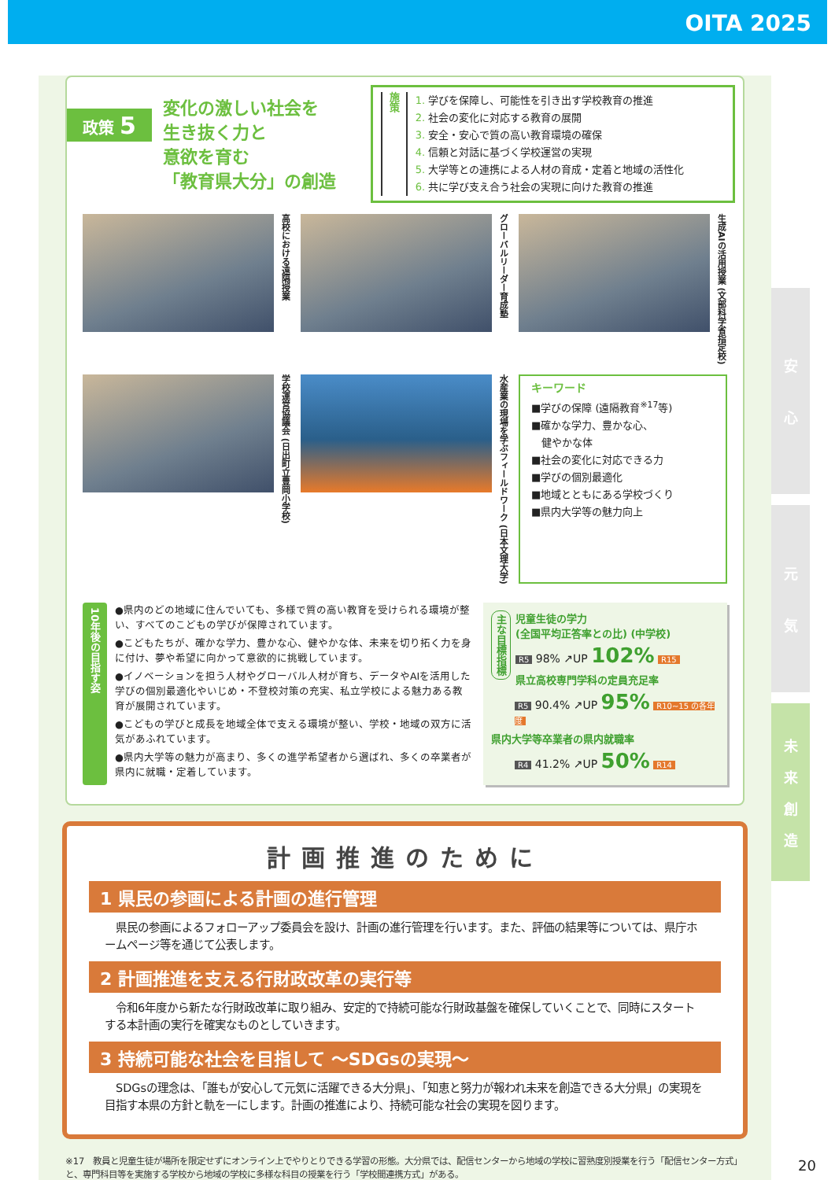OITA 2025
政策 5
変化の激しい社会を
生き抜く力と
意欲を育む
「教育県大分」の創造
施策
1. 学びを保障し、可能性を引き出す学校教育の推進
2. 社会の変化に対応する教育の展開
3. 安全・安心で質の高い教育環境の確保
4. 信頼と対話に基づく学校運営の実現
5. 大学等との連携による人材の育成・定着と地域の活性化
6. 共に学び支え合う社会の実現に向けた教育の推進
高校における遠隔授業
グローバルリーダー育成塾
生成AIの活用授業 (文部科学省指定校)
学校運営協議会 (日出町立豊岡小学校)
水産業の現場を学ぶフィールドワーク (日本文理大学)
キーワード
■学びの保障 (遠隔教育<sup>※17</sup>等)
■確かな学力、豊かな心、
　健やかな体
■社会の変化に対応できる力
■学びの個別最適化
■地域とともにある学校づくり
■県内大学等の魅力向上
10年後の目指す姿
●県内のどの地域に住んでいても、多様で質の高い教育を受けられる環境が整い、すべてのこどもの学びが保障されています。
●こどもたちが、確かな学力、豊かな心、健やかな体、未来を切り拓く力を身に付け、夢や希望に向かって意欲的に挑戦しています。
●イノベーションを担う人材やグローバル人材が育ち、データやAIを活用した学びの個別最適化やいじめ・不登校対策の充実、私立学校による魅力ある教育が展開されています。
●こどもの学びと成長を地域全体で支える環境が整い、学校・地域の双方に活気があふれています。
●県内大学等の魅力が高まり、多くの進学希望者から選ばれ、多くの卒業者が県内に就職・定着しています。
主な目標指標
児童生徒の学力
(全国平均正答率との比) (中学校)
R5 98% ↗UP 102% R15
県立高校専門学科の定員充足率
R5 90.4% ↗UP 95% R10~15 の各年度
県内大学等卒業者の県内就職率
R4 41.2% ↗UP 50% R14
計画推進のために
1 県民の参画による計画の進行管理
　県民の参画によるフォローアップ委員会を設け、計画の進行管理を行います。また、評価の結果等については、県庁ホームページ等を通じて公表します。
2 計画推進を支える行財政改革の実行等
　令和6年度から新たな行財政改革に取り組み、安定的で持続可能な行財政基盤を確保していくことで、同時にスタートする本計画の実行を確実なものとしていきます。
3 持続可能な社会を目指して ～SDGsの実現～
　SDGsの理念は、「誰もが安心して元気に活躍できる大分県」、「知恵と努力が報われ未来を創造できる大分県」の実現を目指す本県の方針と軌を一にします。計画の推進により、持続可能な社会の実現を図ります。
※17　教員と児童生徒が場所を限定せずにオンライン上でやりとりできる学習の形態。大分県では、配信センターから地域の学校に習熟度別授業を行う「配信センター方式」と、専門科目等を実施する学校から地域の学校に多様な科目の授業を行う「学校間連携方式」がある。
安心
元気
未来創造
20